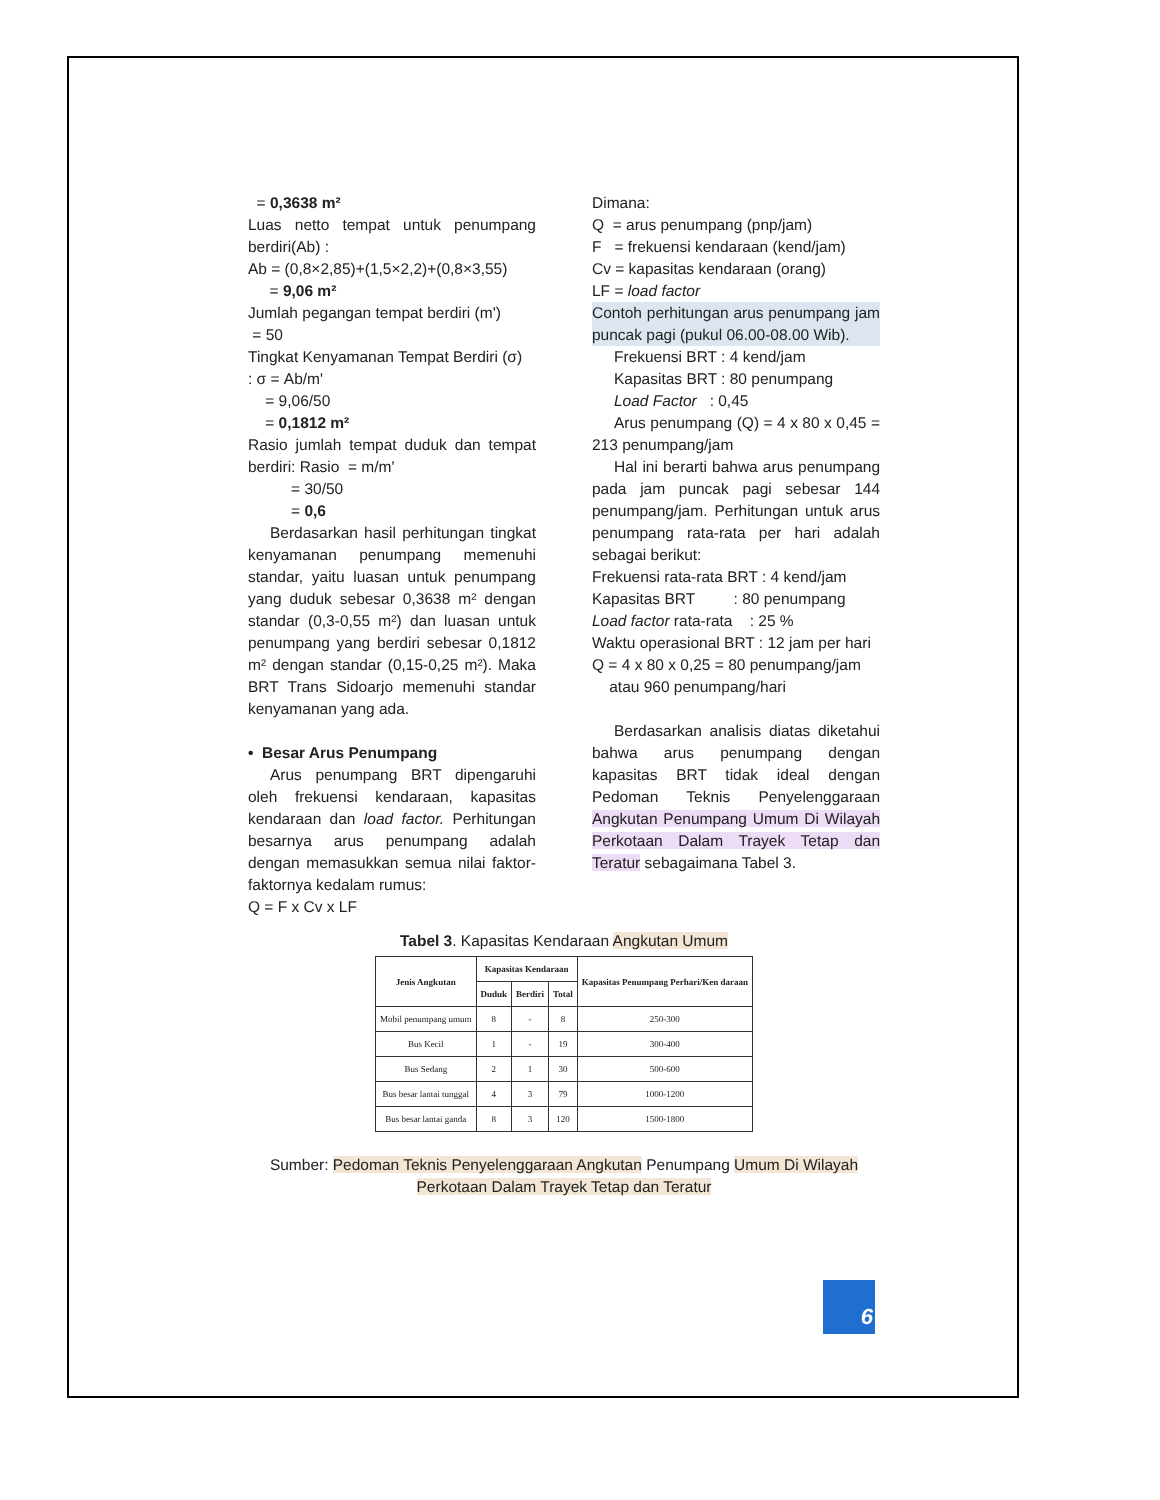= 0,3638 m²
Luas netto tempat untuk penumpang berdiri(Ab) :
Ab = (0,8×2,85)+(1,5×2,2)+(0,8×3,55)
= 9,06 m²
Jumlah pegangan tempat berdiri (m')
= 50
Tingkat Kenyamanan Tempat Berdiri (σ)
: σ = Ab/m'
= 9,06/50
= 0,1812 m²
Rasio jumlah tempat duduk dan tempat berdiri: Rasio = m/m'
= 30/50
= 0,6
Berdasarkan hasil perhitungan tingkat kenyamanan penumpang memenuhi standar, yaitu luasan untuk penumpang yang duduk sebesar 0,3638 m² dengan standar (0,3-0,55 m²) dan luasan untuk penumpang yang berdiri sebesar 0,1812 m² dengan standar (0,15-0,25 m²). Maka BRT Trans Sidoarjo memenuhi standar kenyamanan yang ada.
• Besar Arus Penumpang
Arus penumpang BRT dipengaruhi oleh frekuensi kendaraan, kapasitas kendaraan dan load factor. Perhitungan besarnya arus penumpang adalah dengan memasukkan semua nilai faktor-faktornya kedalam rumus:
Q = F x Cv x LF
Dimana:
Q = arus penumpang (pnp/jam)
F = frekuensi kendaraan (kend/jam)
Cv = kapasitas kendaraan (orang)
LF = load factor
Contoh perhitungan arus penumpang jam puncak pagi (pukul 06.00-08.00 Wib).
Frekuensi BRT : 4 kend/jam
Kapasitas BRT : 80 penumpang
Load Factor : 0,45
Arus penumpang (Q) = 4 x 80 x 0,45 = 213 penumpang/jam
Hal ini berarti bahwa arus penumpang pada jam puncak pagi sebesar 144 penumpang/jam. Perhitungan untuk arus penumpang rata-rata per hari adalah sebagai berikut:
Frekuensi rata-rata BRT : 4 kend/jam
Kapasitas BRT : 80 penumpang
Load factor rata-rata : 25 %
Waktu operasional BRT : 12 jam per hari
Q = 4 x 80 x 0,25 = 80 penumpang/jam
atau 960 penumpang/hari
Berdasarkan analisis diatas diketahui bahwa arus penumpang dengan kapasitas BRT tidak ideal dengan Pedoman Teknis Penyelenggaraan Angkutan Penumpang Umum Di Wilayah Perkotaan Dalam Trayek Tetap dan Teratur sebagaimana Tabel 3.
Tabel 3. Kapasitas Kendaraan Angkutan Umum
| Jenis Angkutan | Kapasitas Kendaraan | | | Kapasitas Penumpang Perhari/Ken daraan |
| --- | --- | --- | --- | --- |
| | Duduk | Berdiri | Total | |
| Mobil penumpang umum | 8 | - | 8 | 250-300 |
| Bus Kecil | 1 | - | 19 | 300-400 |
| Bus Sedang | 2 | 1 | 30 | 500-600 |
| Bus besar lantai tunggal | 4 | 3 | 79 | 1000-1200 |
| Bus besar lantai ganda | 8 | 3 | 120 | 1500-1800 |
Sumber: Pedoman Teknis Penyelenggaraan Angkutan Penumpang Umum Di Wilayah Perkotaan Dalam Trayek Tetap dan Teratur
6